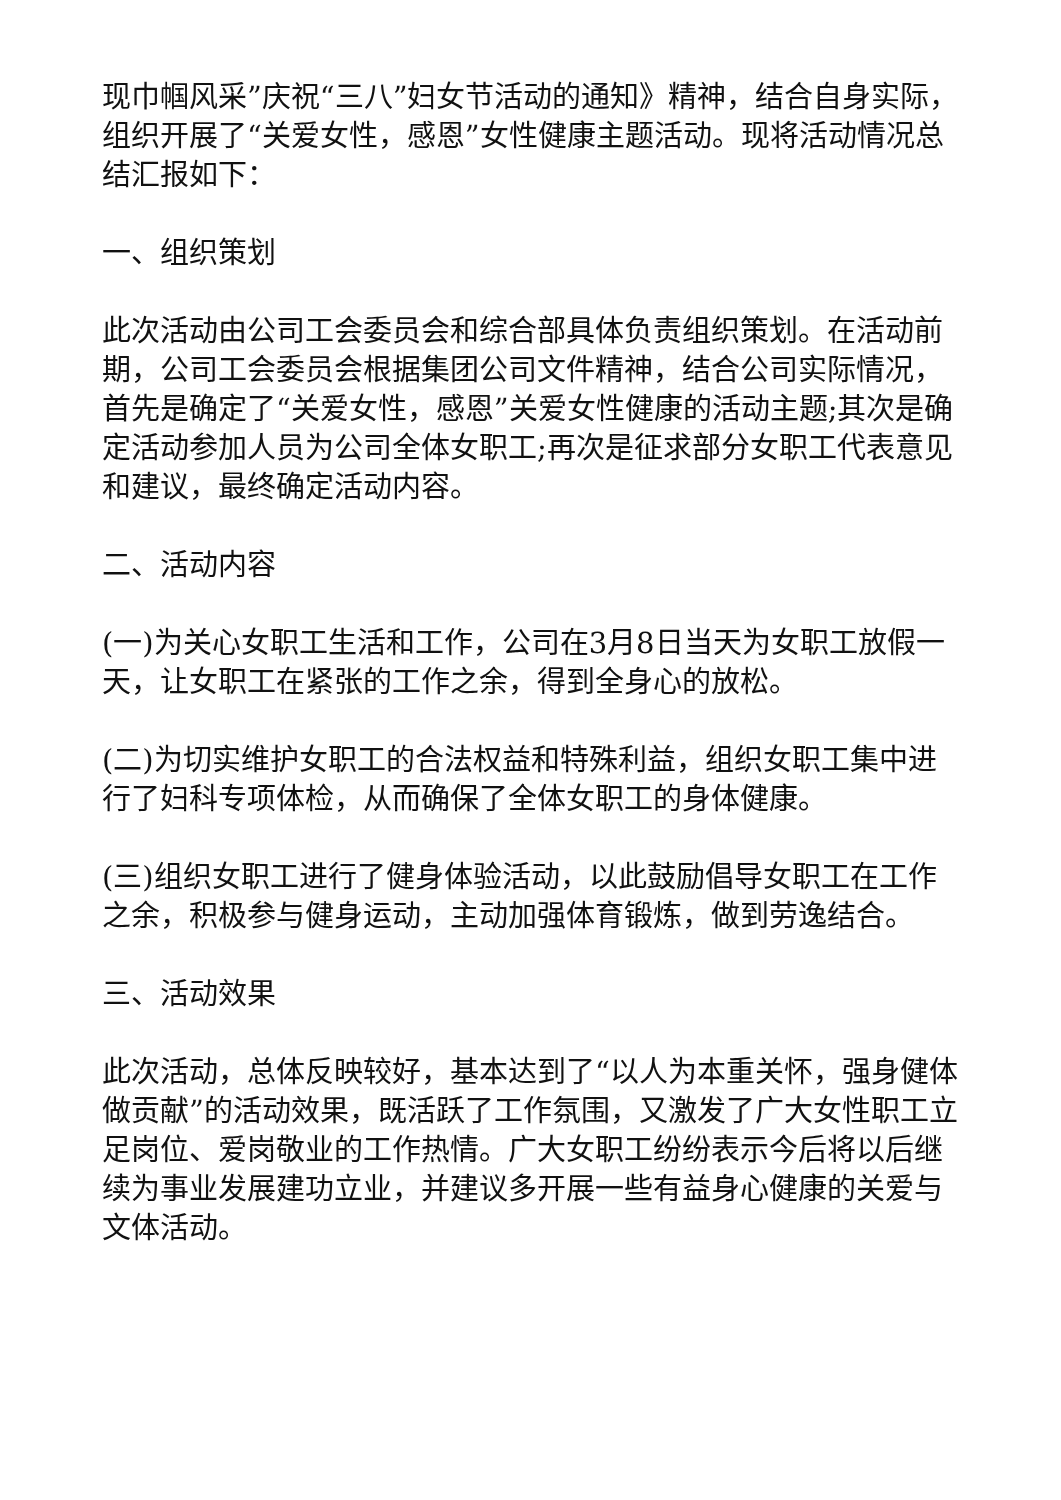现巾帼风采”庆祝“三八”妇女节活动的通知》精神，结合自身实际，组织开展了“关爱女性，感恩”女性健康主题活动。现将活动情况总结汇报如下：
一、组织策划
此次活动由公司工会委员会和综合部具体负责组织策划。在活动前期，公司工会委员会根据集团公司文件精神，结合公司实际情况，首先是确定了“关爱女性，感恩”关爱女性健康的活动主题;其次是确定活动参加人员为公司全体女职工;再次是征求部分女职工代表意见和建议，最终确定活动内容。
二、活动内容
(一)为关心女职工生活和工作，公司在3月8日当天为女职工放假一天，让女职工在紧张的工作之余，得到全身心的放松。
(二)为切实维护女职工的合法权益和特殊利益，组织女职工集中进行了妇科专项体检，从而确保了全体女职工的身体健康。
(三)组织女职工进行了健身体验活动，以此鼓励倡导女职工在工作之余，积极参与健身运动，主动加强体育锻炼，做到劳逸结合。
三、活动效果
此次活动，总体反映较好，基本达到了“以人为本重关怀，强身健体做贡献”的活动效果，既活跃了工作氛围，又激发了广大女性职工立足岗位、爱岗敬业的工作热情。广大女职工纷纷表示今后将以后继续为事业发展建功立业，并建议多开展一些有益身心健康的关爱与文体活动。